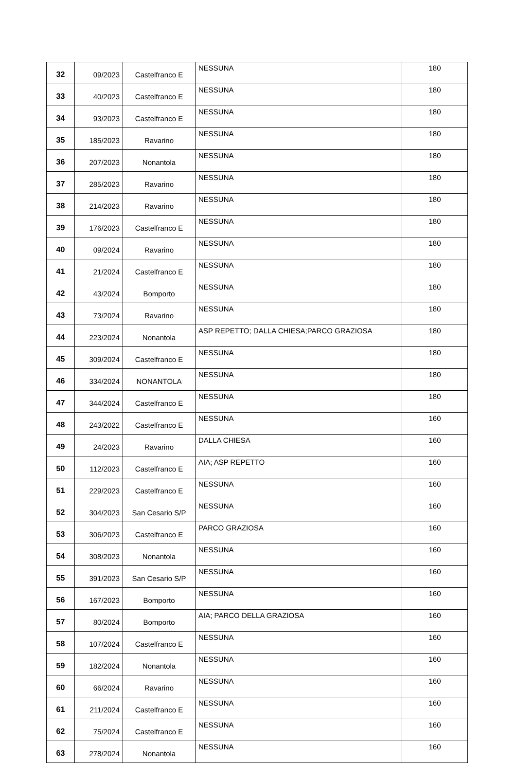| 32 | 09/2023 | Castelfranco E | NESSUNA | 180 |
| 33 | 40/2023 | Castelfranco E | NESSUNA | 180 |
| 34 | 93/2023 | Castelfranco E | NESSUNA | 180 |
| 35 | 185/2023 | Ravarino | NESSUNA | 180 |
| 36 | 207/2023 | Nonantola | NESSUNA | 180 |
| 37 | 285/2023 | Ravarino | NESSUNA | 180 |
| 38 | 214/2023 | Ravarino | NESSUNA | 180 |
| 39 | 176/2023 | Castelfranco E | NESSUNA | 180 |
| 40 | 09/2024 | Ravarino | NESSUNA | 180 |
| 41 | 21/2024 | Castelfranco E | NESSUNA | 180 |
| 42 | 43/2024 | Bomporto | NESSUNA | 180 |
| 43 | 73/2024 | Ravarino | NESSUNA | 180 |
| 44 | 223/2024 | Nonantola | ASP REPETTO; DALLA CHIESA;PARCO GRAZIOSA | 180 |
| 45 | 309/2024 | Castelfranco E | NESSUNA | 180 |
| 46 | 334/2024 | NONANTOLA | NESSUNA | 180 |
| 47 | 344/2024 | Castelfranco E | NESSUNA | 180 |
| 48 | 243/2022 | Castelfranco E | NESSUNA | 160 |
| 49 | 24/2023 | Ravarino | DALLA CHIESA | 160 |
| 50 | 112/2023 | Castelfranco E | AIA; ASP REPETTO | 160 |
| 51 | 229/2023 | Castelfranco E | NESSUNA | 160 |
| 52 | 304/2023 | San Cesario S/P | NESSUNA | 160 |
| 53 | 306/2023 | Castelfranco E | PARCO GRAZIOSA | 160 |
| 54 | 308/2023 | Nonantola | NESSUNA | 160 |
| 55 | 391/2023 | San Cesario S/P | NESSUNA | 160 |
| 56 | 167/2023 | Bomporto | NESSUNA | 160 |
| 57 | 80/2024 | Bomporto | AIA; PARCO DELLA GRAZIOSA | 160 |
| 58 | 107/2024 | Castelfranco E | NESSUNA | 160 |
| 59 | 182/2024 | Nonantola | NESSUNA | 160 |
| 60 | 66/2024 | Ravarino | NESSUNA | 160 |
| 61 | 211/2024 | Castelfranco E | NESSUNA | 160 |
| 62 | 75/2024 | Castelfranco E | NESSUNA | 160 |
| 63 | 278/2024 | Nonantola | NESSUNA | 160 |